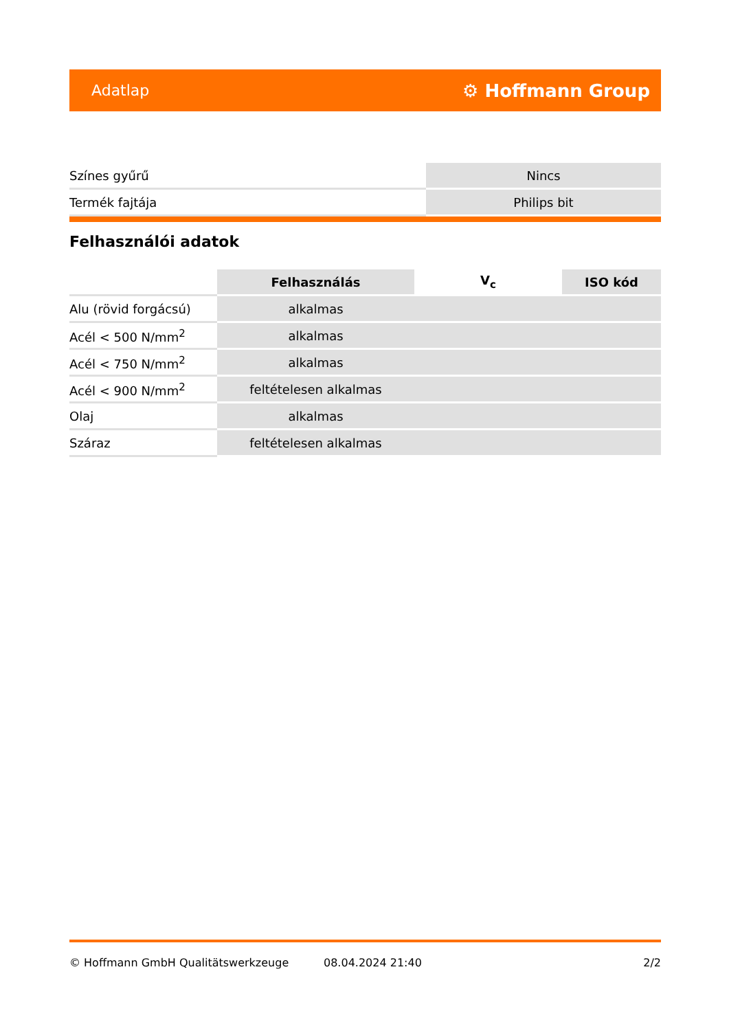Adatlap ⚙ Hoffmann Group
| Színes gyűrű | Nincs |
| Termék fajtája | Philips bit |
Felhasználói adatok
| | Felhasználás | V<sub>c</sub> | ISO kód |
| --- | --- | --- | --- |
| Alu (rövid forgácsú) | alkalmas | | |
| Acél < 500 N/mm<sup>2</sup> | alkalmas | | |
| Acél < 750 N/mm<sup>2</sup> | alkalmas | | |
| Acél < 900 N/mm<sup>2</sup> | feltételesen alkalmas | | |
| Olaj | alkalmas | | |
| Száraz | feltételesen alkalmas | | |
© Hoffmann GmbH Qualitätswerkzeuge 08.04.2024 21:40 2/2